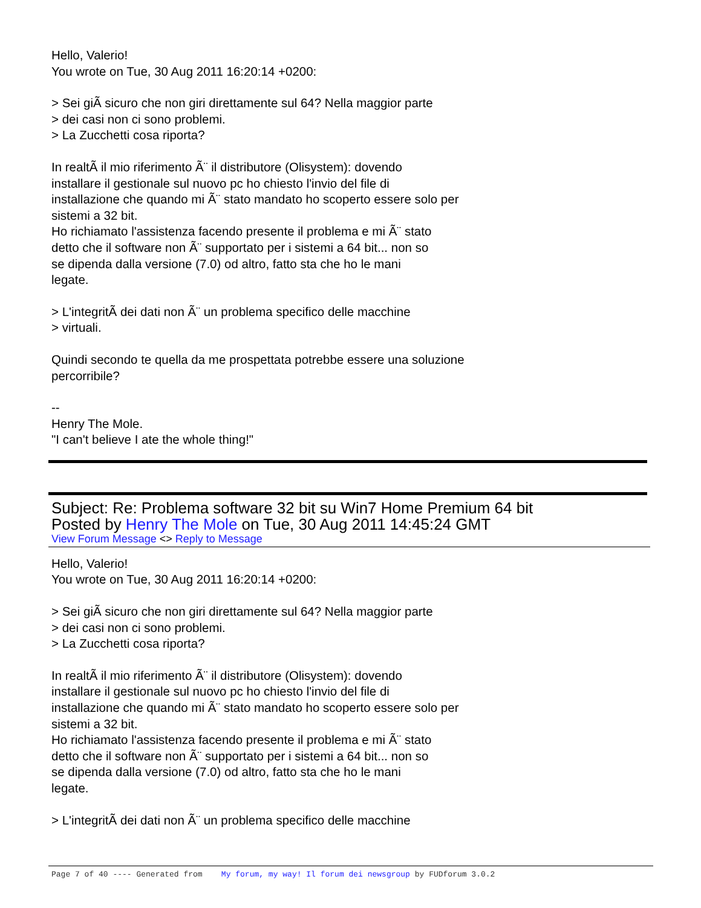Hello, Valerio!
You wrote on Tue, 30 Aug 2011 16:20:14 +0200:
> Sei giÃ sicuro che non giri direttamente sul 64? Nella maggior parte
> dei casi non ci sono problemi.
> La Zucchetti cosa riporta?
In realtÃ il mio riferimento Ã¨ il distributore (Olisystem): dovendo
installare il gestionale sul nuovo pc ho chiesto l'invio del file di
installazione che quando mi Ã¨ stato mandato ho scoperto essere solo per
sistemi a 32 bit.
Ho richiamato l'assistenza facendo presente il problema e mi Ã¨ stato
detto che il software non Ã¨ supportato per i sistemi a 64 bit... non so
se dipenda dalla versione (7.0) od altro, fatto sta che ho le mani
legate.
> L'integritÃ dei dati non Ã¨ un problema specifico delle macchine
> virtuali.
Quindi secondo te quella da me prospettata potrebbe essere una soluzione
percorribile?
--
Henry The Mole.
"I can't believe I ate the whole thing!"
Subject: Re: Problema software 32 bit su Win7 Home Premium 64 bit
Posted by Henry The Mole on Tue, 30 Aug 2011 14:45:24 GMT
View Forum Message <> Reply to Message
Hello, Valerio!
You wrote on Tue, 30 Aug 2011 16:20:14 +0200:
> Sei giÃ sicuro che non giri direttamente sul 64? Nella maggior parte
> dei casi non ci sono problemi.
> La Zucchetti cosa riporta?
In realtÃ il mio riferimento Ã¨ il distributore (Olisystem): dovendo
installare il gestionale sul nuovo pc ho chiesto l'invio del file di
installazione che quando mi Ã¨ stato mandato ho scoperto essere solo per
sistemi a 32 bit.
Ho richiamato l'assistenza facendo presente il problema e mi Ã¨ stato
detto che il software non Ã¨ supportato per i sistemi a 64 bit... non so
se dipenda dalla versione (7.0) od altro, fatto sta che ho le mani
legate.
> L'integritÃ dei dati non Ã¨ un problema specifico delle macchine
Page 7 of 40 ---- Generated from My forum, my way! Il forum dei newsgroup by FUDforum 3.0.2